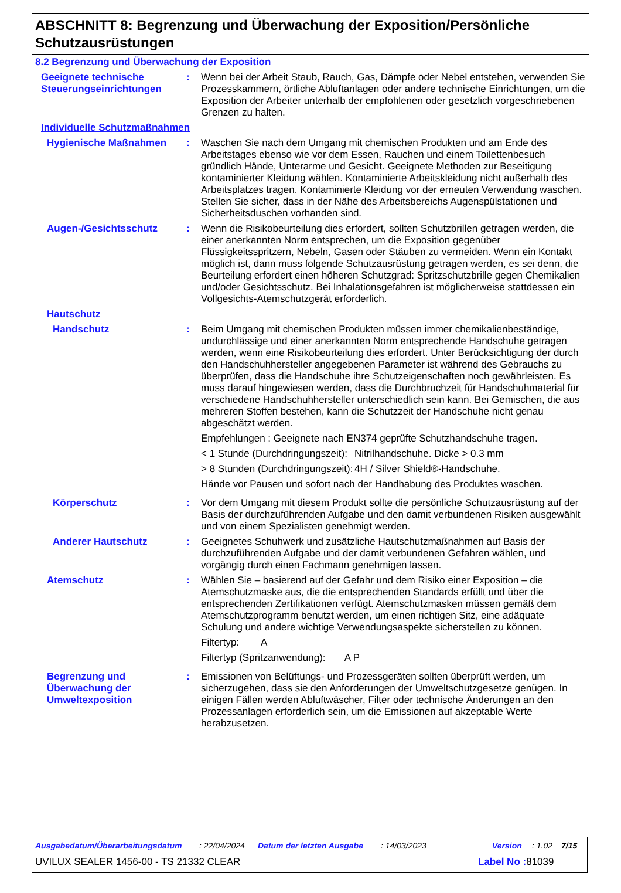ABSCHNITT 8: Begrenzung und Überwachung der Exposition/Persönliche Schutzausrüstungen
8.2 Begrenzung und Überwachung der Exposition
Geeignete technische Steuerungseinrichtungen
: Wenn bei der Arbeit Staub, Rauch, Gas, Dämpfe oder Nebel entstehen, verwenden Sie Prozesskammern, örtliche Abluftanlagen oder andere technische Einrichtungen, um die Exposition der Arbeiter unterhalb der empfohlenen oder gesetzlich vorgeschriebenen Grenzen zu halten.
Individuelle Schutzmaßnahmen
Hygienische Maßnahmen : Waschen Sie nach dem Umgang mit chemischen Produkten und am Ende des Arbeitstages ebenso wie vor dem Essen, Rauchen und einem Toilettenbesuch gründlich Hände, Unterarme und Gesicht. Geeignete Methoden zur Beseitigung kontaminierter Kleidung wählen. Kontaminierte Arbeitskleidung nicht außerhalb des Arbeitsplatzes tragen. Kontaminierte Kleidung vor der erneuten Verwendung waschen. Stellen Sie sicher, dass in der Nähe des Arbeitsbereichs Augenspülstationen und Sicherheitsduschen vorhanden sind.
Augen-/Gesichtsschutz : Wenn die Risikobeurteilung dies erfordert, sollten Schutzbrillen getragen werden, die einer anerkannten Norm entsprechen, um die Exposition gegenüber Flüssigkeitsspritzern, Nebeln, Gasen oder Stäuben zu vermeiden. Wenn ein Kontakt möglich ist, dann muss folgende Schutzausrüstung getragen werden, es sei denn, die Beurteilung erfordert einen höheren Schutzgrad: Spritzschutzbrille gegen Chemikalien und/oder Gesichtsschutz. Bei Inhalationsgefahren ist möglicherweise stattdessen ein Vollgesichts-Atemschutzgerät erforderlich.
Hautschutz
Handschutz : Beim Umgang mit chemischen Produkten müssen immer chemikalienbeständige, undurchlässige und einer anerkannten Norm entsprechende Handschuhe getragen werden, wenn eine Risikobeurteilung dies erfordert. Unter Berücksichtigung der durch den Handschuhhersteller angegebenen Parameter ist während des Gebrauchs zu überprüfen, dass die Handschuhe ihre Schutzeigenschaften noch gewährleisten. Es muss darauf hingewiesen werden, dass die Durchbruchzeit für Handschuhmaterial für verschiedene Handschuhhersteller unterschiedlich sein kann. Bei Gemischen, die aus mehreren Stoffen bestehen, kann die Schutzzeit der Handschuhe nicht genau abgeschätzt werden.
Empfehlungen : Geeignete nach EN374 geprüfte Schutzhandschuhe tragen.
< 1 Stunde (Durchdringungszeit):
Nitrilhandschuhe. Dicke > 0.3 mm
> 8 Stunden (Durchdringungszeit):
4H / Silver Shield®-Handschuhe.
Hände vor Pausen und sofort nach der Handhabung des Produktes waschen.
Körperschutz : Vor dem Umgang mit diesem Produkt sollte die persönliche Schutzausrüstung auf der Basis der durchzuführenden Aufgabe und den damit verbundenen Risiken ausgewählt und von einem Spezialisten genehmigt werden.
Anderer Hautschutz : Geeignetes Schuhwerk und zusätzliche Hautschutzmaßnahmen auf Basis der durchzuführenden Aufgabe und der damit verbundenen Gefahren wählen, und vorgängig durch einen Fachmann genehmigen lassen.
Atemschutz : Wählen Sie – basierend auf der Gefahr und dem Risiko einer Exposition – die Atemschutzmaske aus, die die entsprechenden Standards erfüllt und über die entsprechenden Zertifikationen verfügt. Atemschutzmasken müssen gemäß dem Atemschutzprogramm benutzt werden, um einen richtigen Sitz, eine adäquate Schulung und andere wichtige Verwendungsaspekte sicherstellen zu können.
Filtertyp: A
Filtertyp (Spritzanwendung): A P
Begrenzung und Überwachung der Umweltexposition
: Emissionen von Belüftungs- und Prozessgeräten sollten überprüft werden, um sicherzugehen, dass sie den Anforderungen der Umweltschutzgesetze genügen. In einigen Fällen werden Abluftwäscher, Filter oder technische Änderungen an den Prozessanlagen erforderlich sein, um die Emissionen auf akzeptable Werte herabzusetzen.
Ausgabedatum/Überarbeitungsdatum: 22/04/2024 Datum der letzten Ausgabe: 14/03/2023 Version: 1.02 7/15
UVILUX SEALER 1456-00 - TS 21332 CLEAR Label No : 81039